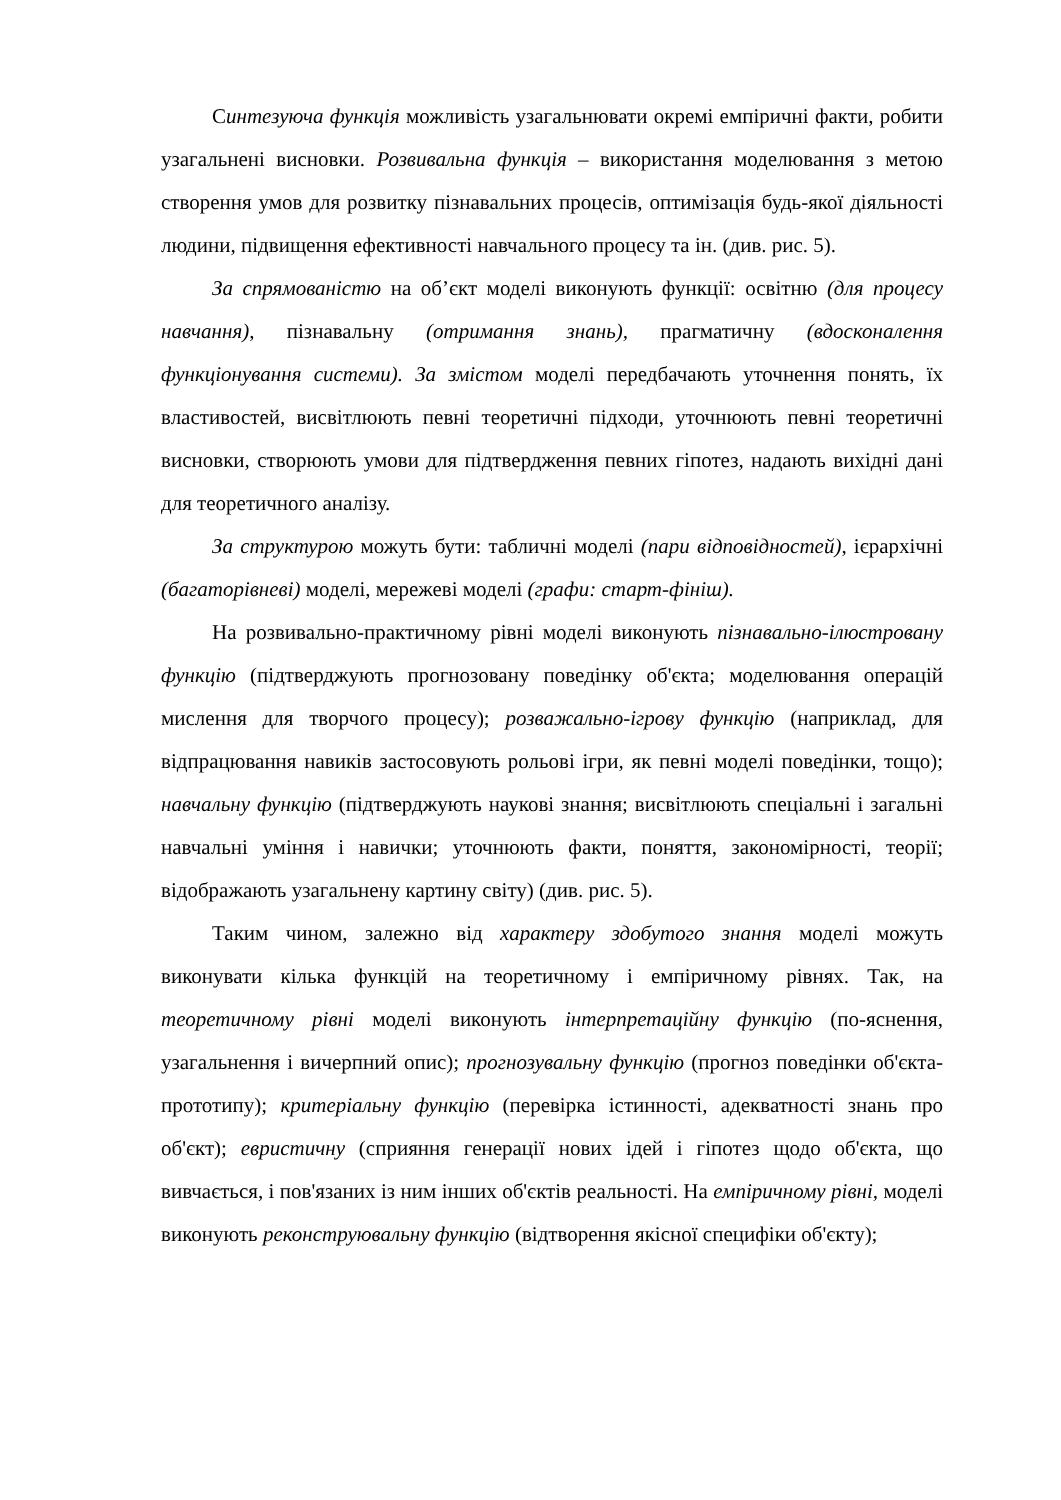Синтезуюча функція можливість узагальнювати окремі емпіричні факти, робити узагальнені висновки. Розвивальна функція – використання моделювання з метою створення умов для розвитку пізнавальних процесів, оптимізація будь-якої діяльності людини, підвищення ефективності навчального процесу та ін. (див. рис. 5).
За спрямованістю на об’єкт моделі виконують функції: освітню (для процесу навчання), пізнавальну (отримання знань), прагматичну (вдосконалення функціонування системи). За змістом моделі передбачають уточнення понять, їх властивостей, висвітлюють певні теоретичні підходи, уточнюють певні теоретичні висновки, створюють умови для підтвердження певних гіпотез, надають вихідні дані для теоретичного аналізу.
За структурою можуть бути: табличні моделі (пари відповідностей), ієрархічні (багаторівневі) моделі, мережеві моделі (графи: старт-фініш).
На розвивально-практичному рівні моделі виконують пізнавально-ілюстровану функцію (підтверджують прогнозовану поведінку об'єкта; моделювання операцій мислення для творчого процесу); розважально-ігрову функцію (наприклад, для відпрацювання навиків застосовують рольові ігри, як певні моделі поведінки, тощо); навчальну функцію (підтверджують наукові знання; висвітлюють спеціальні і загальні навчальні уміння і навички; уточнюють факти, поняття, закономірності, теорії; відображають узагальнену картину світу) (див. рис. 5).
Таким чином, залежно від характеру здобутого знання моделі можуть виконувати кілька функцій на теоретичному і емпіричному рівнях. Так, на теоретичному рівні моделі виконують інтерпретаційну функцію (по-яснення, узагальнення і вичерпний опис); прогнозувальну функцію (прогноз поведінки об'єкта-прототипу); критеріальну функцію (перевірка істинності, адекватності знань про об'єкт); евристичну (сприяння генерації нових ідей і гіпотез щодо об'єкта, що вивчається, і пов'язаних із ним інших об'єктів реальності. На емпіричному рівні, моделі виконують реконструювальну функцію (відтворення якісної специфіки об'єкту);